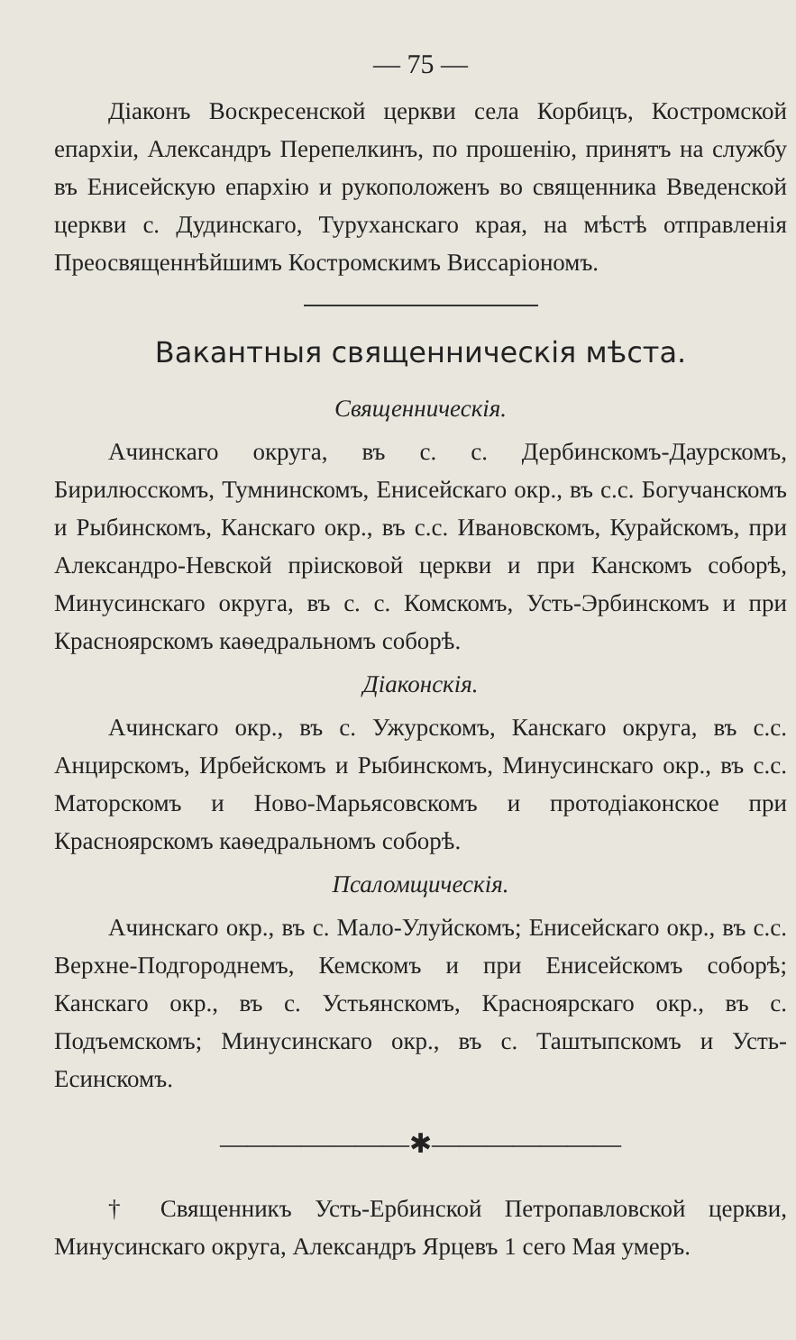— 75 —
Діаконъ Воскресенской церкви села Корбицъ, Костромской епархіи, Александръ Перепелкинъ, по прошенію, принятъ на службу въ Енисейскую епархію и рукоположенъ во священника Введенской церкви с. Дудинскаго, Туруханскаго края, на мѣстѣ отправленія Преосвященнѣйшимъ Костромскимъ Виссаріономъ.
Вакантныя священническія мѣста.
Священническія.
Ачинскаго округа, въ с. с. Дербинскомъ-Даурскомъ, Бирилюсскомъ, Тумнинскомъ, Енисейскаго окр., въ с.с. Богучанскомъ и Рыбинскомъ, Канскаго окр., въ с.с. Ивановскомъ, Курайскомъ, при Александро-Невской пріисковой церкви и при Канскомъ соборѣ, Минусинскаго округа, въ с. с. Комскомъ, Усть-Эрбинскомъ и при Красноярскомъ каѳедральномъ соборѣ.
Діаконскія.
Ачинскаго окр., въ с. Ужурскомъ, Канскаго округа, въ с.с. Анцирскомъ, Ирбейскомъ и Рыбинскомъ, Минусинскаго окр., въ с.с. Маторскомъ и Ново-Марьясовскомъ и протодіаконское при Красноярскомъ каѳедральномъ соборѣ.
Псаломщическія.
Ачинскаго окр., въ с. Мало-Улуйскомъ; Енисейскаго окр., въ с.с. Верхне-Подгороднемъ, Кемскомъ и при Енисейскомъ соборѣ; Канскаго окр., въ с. Устьянскомъ, Красноярскаго окр., въ с. Подъемскомъ; Минусинскаго окр., въ с. Таштыпскомъ и Усть-Есинскомъ.
———————✱———————
† Священникъ Усть-Ербинской Петропавловской церкви, Минусинскаго округа, Александръ Ярцевъ 1 сего Мая умеръ.